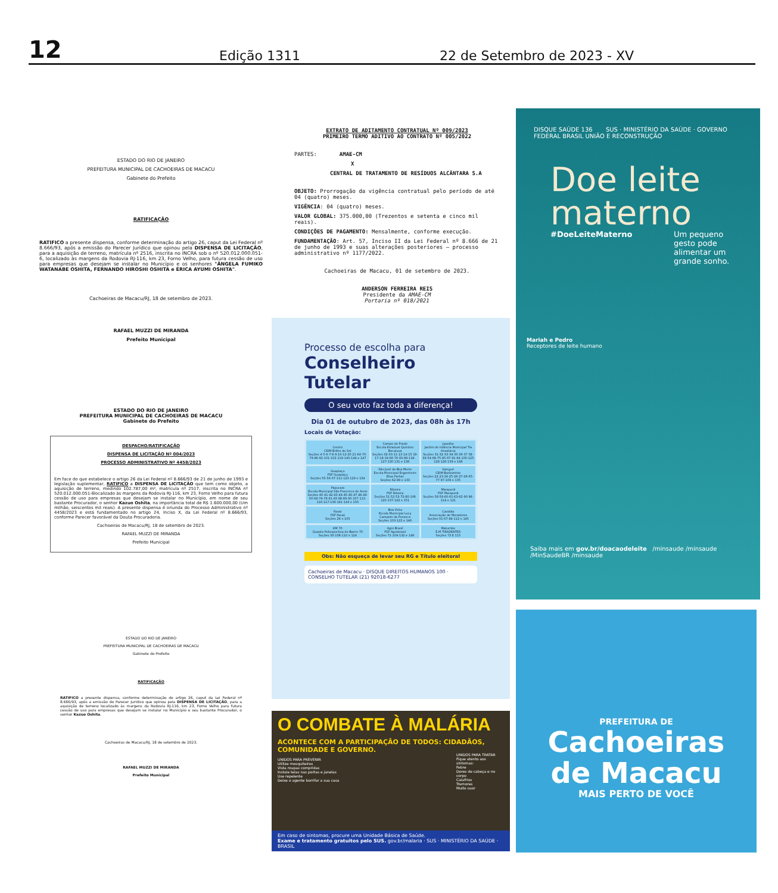12
Edição 1311
22 de Setembro de 2023 - XV
ESTADO DO RIO DE JANEIRO
PREFEITURA MUNICIPAL DE CACHOEIRAS DE MACACU
Gabinete do Prefeito
RATIFICAÇÃO
RATIFICO a presente dispensa, conforme determinação do artigo 26, caput da Lei Federal nº 8.666/93, após a emissão do Parecer Jurídico que opinou pela DISPENSA DE LICITAÇÃO, para a aquisição de terreno, matrícula nº 2516, inscrita no INCRA sob o nº 520.012.000.051-6, localizado às margens da Rodovia RJ-116, km 23, Forno Velho, para futura cessão de uso para empresas que desejam se instalar no Município e os senhores "ÂNGELA FUMIKO WATANABE OSHITA, FERNANDO HIROSHI OSHITA e ÉRICA AYUMI OSHITA".
Cachoeiras de Macacu/RJ, 18 de setembro de 2023.
RAFAEL MUZZI DE MIRANDA
Prefeito Municipal
ESTADO DO RIO DE JANEIRO
PREFEITURA MUNICIPAL DE CACHOEIRAS DE MACACU
Gabinete do Prefeito
DESPACHO/RATIFICAÇÃO
DISPENSA DE LICITAÇÃO Nº 004/2023
PROCESSO ADMINISTRATIVO Nº 4458/2023
Em face do que estabelece o artigo 26 da Lei Federal nº 8.666/93 de 21 de junho de 1993 e legislação suplementar, RATIFICO a DISPENSA DE LICITAÇÃO que tem como objeto, a aquisição de terreno, medindo 102.787,00 m², matrícula nº 2517, inscrita no INCRA nº 520.012.000.051-6localizado às margens da Rodovia RJ-116, km 23, Forno Velho para futura cessão de uso para empresas que desejam se instalar no Município, em nome de seu bastante Procurador, o senhor Kazuo Oshita, na importância total de R$ 1.600.000,00 (Um milhão, seiscentos mil reais). A presente dispensa é oriunda do Processo Administrativo nº 4458/2023 e está fundamentado no artigo 24, Inciso X, da Lei Federal nº 8.666/93, conforme Parecer favorável da Douta Procuradoria.
Cachoeiras de Macacu/RJ, 18 de setembro de 2023.
RAFAEL MUZZI DE MIRANDA
Prefeito Municipal
ESTADO DO RIO DE JANEIRO
PREFEITURA MUNICIPAL DE CACHOEIRAS DE MACACU
Gabinete do Prefeito
RATIFICAÇÃO
RATIFICO a presente dispensa, conforme determinação do artigo 26, caput da Lei Federal nº 8.666/93, após a emissão do Parecer Jurídico que opinou pela DISPENSA DE LICITAÇÃO, para a aquisição de terreno localizado às margens da Rodovia RJ-116, km 23, Forno Velho para futura cessão de uso para empresas que desejam se instalar no Município e seu bastante Procurador, o senhor Kazuo Oshita.
Cachoeiras de Macacu/RJ, 18 de setembro de 2023.
RAFAEL MUZZI DE MIRANDA
Prefeito Municipal
EXTRATO DE ADITAMENTO CONTRATUAL Nº 009/2023
PRIMEIRO TERMO ADITIVO AO CONTRATO Nº 005/2022
PARTES: AMAE-CM
X
CENTRAL DE TRATAMENTO DE RESÍDUOS ALCÂNTARA S.A
OBJETO: Prorrogação da vigência contratual pelo período de até 04 (quatro) meses.
VIGÊNCIA: 04 (quatro) meses.
VALOR GLOBAL: 375.000,00 (Trezentos e setenta e cinco mil reais).
CONDIÇÕES DE PAGAMENTO: Mensalmente, conforme execução.
FUNDAMENTAÇÃO: Art. 57, Inciso II da Lei Federal nº 8.666 de 21 de junho de 1993 e suas alterações posteriores – processo administrativo nº 1177/2022.
Cachoeiras de Macacu, 01 de setembro de 2023.
ANDERSON FERREIRA REIS
Presidente da AMAE-CM
Portaria nº 018/2021
Processo de escolha para
Conselheiro Tutelar
O seu voto faz toda a diferença!
Dia 01 de outubro de 2023, das 08h às 17h
Locais de Votação:
| Centro CEIM Brilho do Sol Seções 4-5-6-7-8-9-10-12-20 21-64-70-79-86-92-101-102-119-140-144 e 147 | Campo do Prado Escola Estadual Quintino Bocaiuva Seções 02-03-11-13-14-15 16-17-18-19-66-76 93-99-118-127-130 131 e 138 | Japuíba Jardim de Infância Municipal Tia Anastácia Seções 31-32-33-34-35-36-37 38-39-54-69-75-85 87-91-94-100-125 126-128-139 e 148 |
| Guapiaçu PSF Guapiaçu Seções 55-56-57-111-123 129 e 134 | São José da Boa Morte Escola Municipal Engenheiro Elias Farhat Seções 62-98 e 133 | Ganguri CEIM Barãozinho Seções 22-23-24-25-26-27-28-65-77 97-109 e 135 |
| Papucaia Escola Municipal São Francisco de Assis Seções 40-41-42-43-44-45-46-47 48-49-50-68-74-78-81-83 88-89-95-107-113-116-117-136 141-143 e 150 | Ribeira PSF Ribeira Seções 51-52-53-72-80-106 120-137-142 e 151 | Maraporã PSF Maraporã Seções 58-59-60-61-63-82-90 96-114 e 121 |
| Faraó PSF Faraó Seções 29 e 105 | Boa Vista Escola Municipal Lucy Campelo da Fonseca Seções 103-122 e 146 | Castália Associação de Moradores Seções 01-67-84-112 e 145 |
| KM 70 Quadra Poliesportiva do Bairro 70 Seções 30-108-110 e 124 | Agro Brasil PSF Agrobrasil Seções 71-104-132 e 149 | Matumbo E.M TIRADENTES Seções 73 E 115 |
Obs: Não esqueça de levar seu RG e Título eleitoral
Cachoeiras de Macacu · DISQUE DIREITOS HUMANOS 100 · CONSELHO TUTELAR (21) 92018-6277
O COMBATE À MALÁRIA
ACONTECE COM A PARTICIPAÇÃO DE TODOS: CIDADÃOS, COMUNIDADE E GOVERNO.
UNIDOS PARA PREVENIR
Utilize mosquiteiros
Vista roupas compridas
Instale telas nas portas e janelas
Use repelente
Deixe o agente borrifar a sua casa
UNIDOS PARA TRATAR
Fique atento aos sintomas:
Febre
Dores de cabeça e no corpo
Calafrios
Tremores
Muito suor
Em caso de sintomas, procure uma Unidade Básica de Saúde.
Exame e tratamento gratuitos pelo SUS. gov.br/malaria · SUS · MINISTÉRIO DA SAÚDE · BRASIL
DISQUE SAÚDE 136 SUS · MINISTÉRIO DA SAÚDE · GOVERNO FEDERAL BRASIL UNIÃO E RECONSTRUÇÃO
Doe leite materno
#DoeLeiteMaterno Um pequeno gesto pode alimentar um grande sonho.
Mariah e Pedro
Receptores de leite humano
Saiba mais em gov.br/doacaodeleite /minsaude /minsaude /MinSaudeBR /minsaude
PREFEITURA DE
Cachoeiras
de Macacu
MAIS PERTO DE VOCÊ